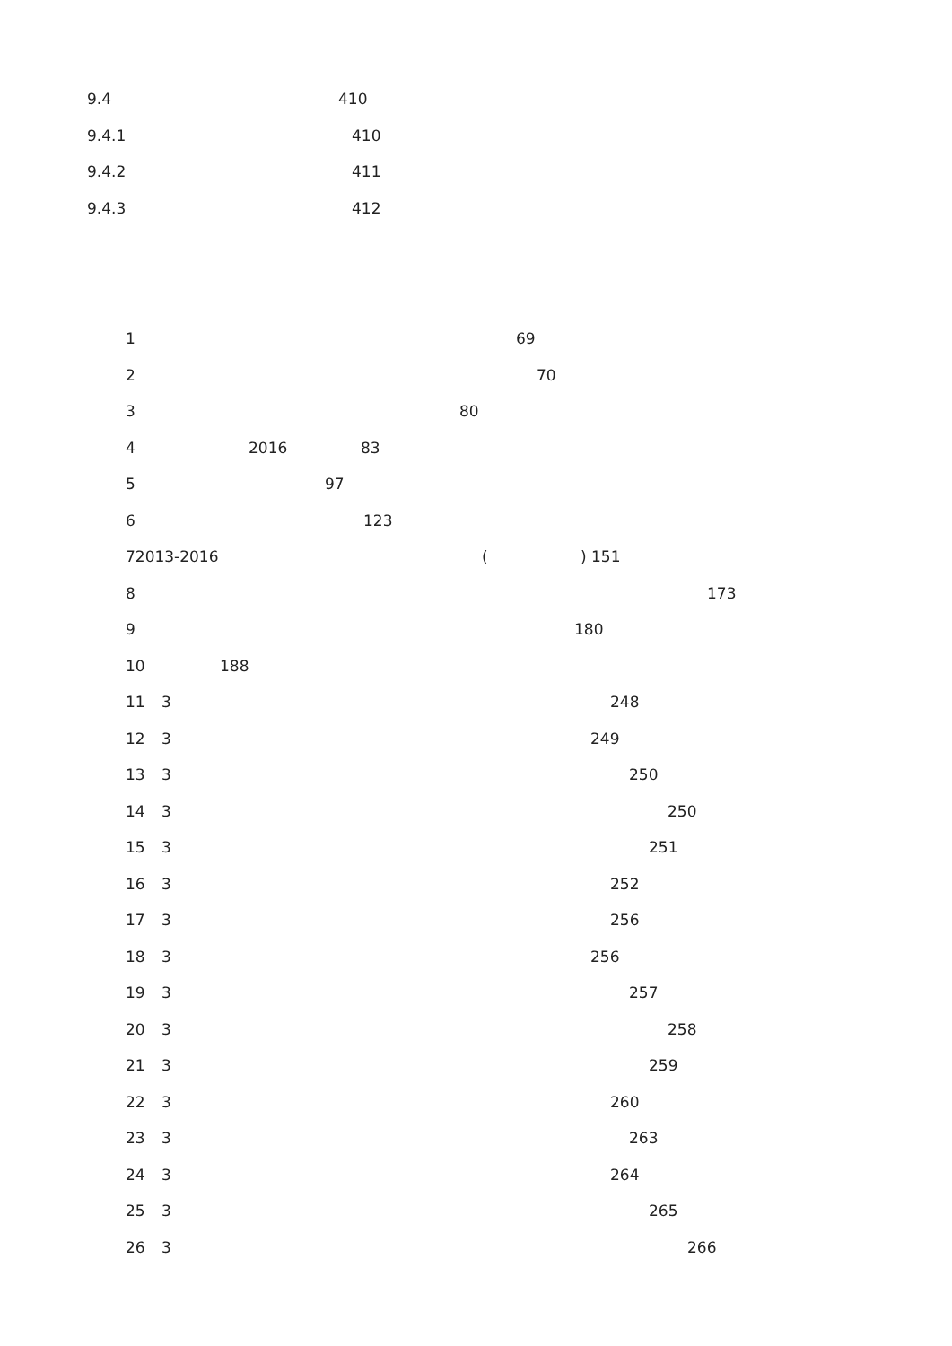9.4 410
9.4.1 410
9.4.2 411
9.4.3 412
1 69
2 70
3 80
4 2016 83
5 97
6 123
72013-2016 () 151
8 173
9 180
10 188
11 3 248
12 3 249
13 3 250
14 3 250
15 3 251
16 3 252
17 3 256
18 3 256
19 3 257
20 3 258
21 3 259
22 3 260
23 3 263
24 3 264
25 3 265
26 3 266